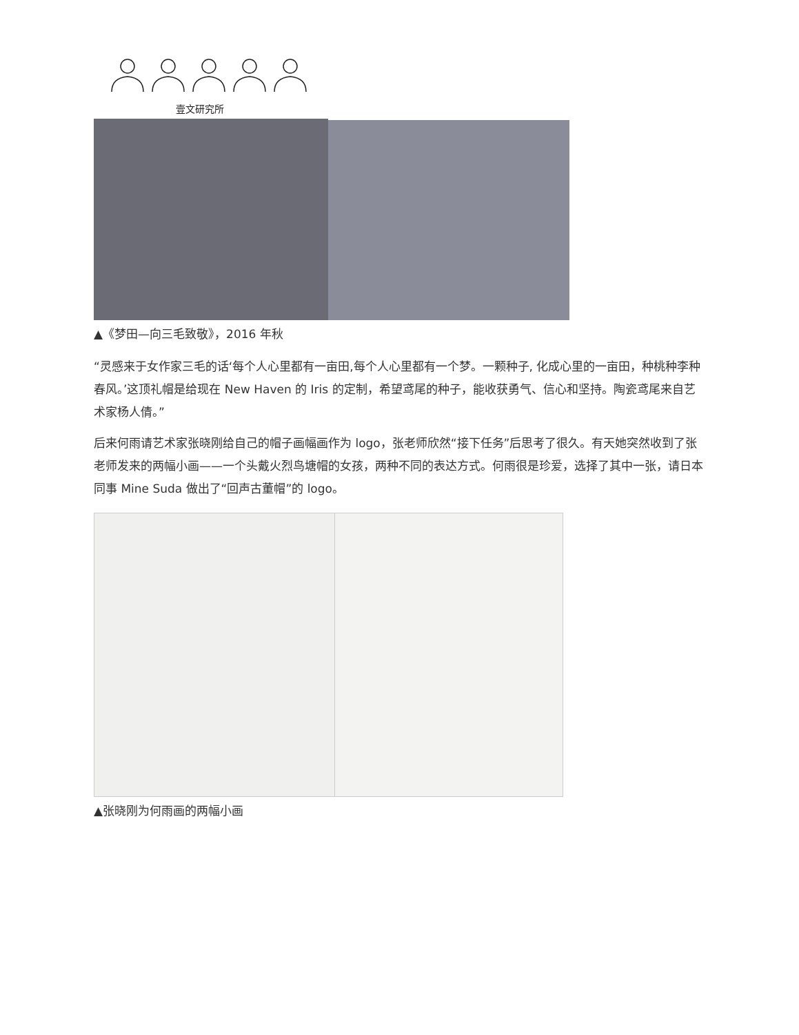壹文研究所
▲《梦田—向三毛致敬》，2016 年秋
“灵感来于女作家三毛的话‘每个人心里都有一亩田,每个人心里都有一个梦。一颗种子, 化成心里的一亩田，种桃种李种春风。’这顶礼帽是给现在 New Haven 的 Iris 的定制，希望鸢尾的种子，能收获勇气、信心和坚持。陶瓷鸢尾来自艺术家杨人倩。”
后来何雨请艺术家张晓刚给自己的帽子画幅画作为 logo，张老师欣然“接下任务”后思考了很久。有天她突然收到了张老师发来的两幅小画——一个头戴火烈鸟塘帽的女孩，两种不同的表达方式。何雨很是珍爱，选择了其中一张，请日本同事 Mine Suda 做出了“回声古董帽”的 logo。
▲张晓刚为何雨画的两幅小画